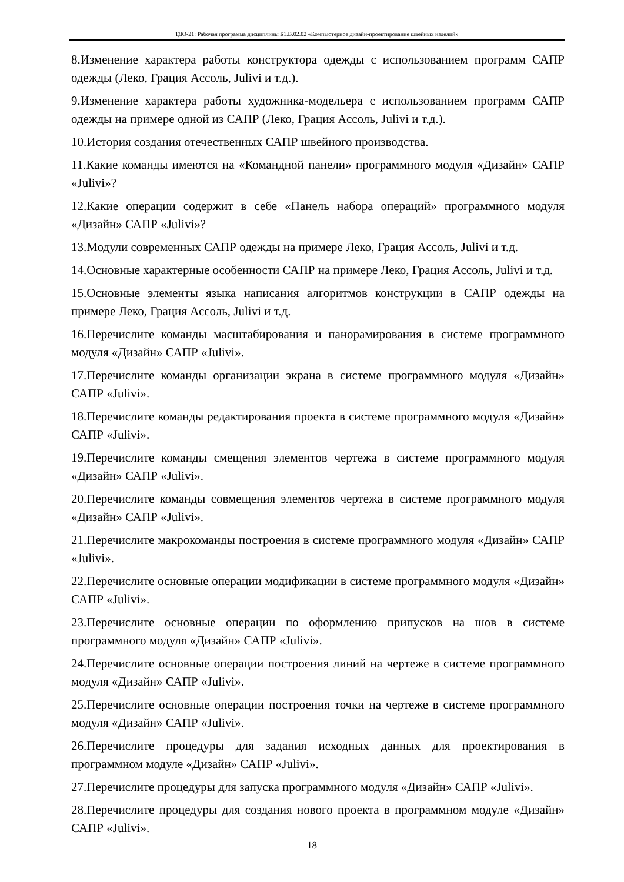ТДО-21: Рабочая программа дисциплины Б1.В.02.02 «Компьютерное дизайн-проектирование швейных изделий»
8.Изменение характера работы конструктора одежды с использованием программ САПР одежды (Леко, Грация Ассоль, Julivi и т.д.).
9.Изменение характера работы художника-модельера с использованием программ САПР одежды на примере одной из САПР (Леко, Грация Ассоль, Julivi и т.д.).
10.История создания отечественных САПР швейного производства.
11.Какие команды имеются на «Командной панели» программного модуля «Дизайн» САПР «Julivi»?
12.Какие операции содержит в себе «Панель набора операций» программного модуля «Дизайн» САПР «Julivi»?
13.Модули современных САПР одежды на примере Леко, Грация Ассоль, Julivi и т.д.
14.Основные характерные особенности САПР на примере Леко, Грация Ассоль, Julivi и т.д.
15.Основные элементы языка написания алгоритмов конструкции в САПР одежды на примере Леко, Грация Ассоль, Julivi и т.д.
16.Перечислите команды масштабирования и панорамирования в системе программного модуля «Дизайн» САПР «Julivi».
17.Перечислите команды организации экрана в системе программного модуля «Дизайн» САПР «Julivi».
18.Перечислите команды редактирования проекта в системе программного модуля «Дизайн» САПР «Julivi».
19.Перечислите команды смещения элементов чертежа в системе программного модуля «Дизайн» САПР «Julivi».
20.Перечислите команды совмещения элементов чертежа в системе программного модуля «Дизайн» САПР «Julivi».
21.Перечислите макрокоманды построения в системе программного модуля «Дизайн» САПР «Julivi».
22.Перечислите основные операции модификации в системе программного модуля «Дизайн» САПР «Julivi».
23.Перечислите основные операции по оформлению припусков на шов в системе программного модуля «Дизайн» САПР «Julivi».
24.Перечислите основные операции построения линий на чертеже в системе программного модуля «Дизайн» САПР «Julivi».
25.Перечислите основные операции построения точки на чертеже в системе программного модуля «Дизайн» САПР «Julivi».
26.Перечислите процедуры для задания исходных данных для проектирования в программном модуле «Дизайн» САПР «Julivi».
27.Перечислите процедуры для запуска программного модуля «Дизайн» САПР «Julivi».
28.Перечислите процедуры для создания нового проекта в программном модуле «Дизайн» САПР «Julivi».
18